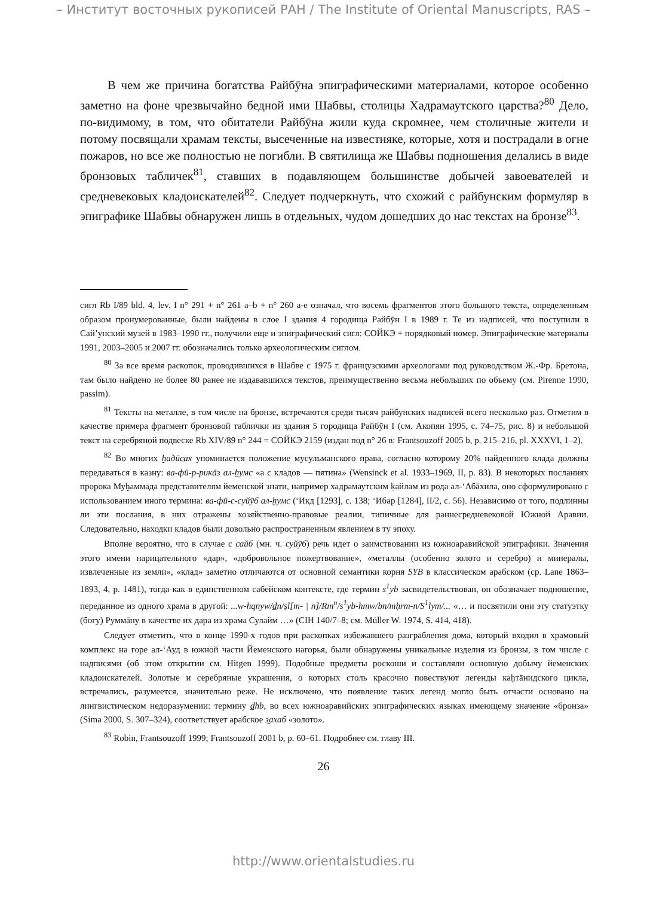– Институт восточных рукописей РАН / The Institute of Oriental Manuscripts, RAS –
В чем же причина богатства Райбӯна эпиграфическими материалами, которое особенно заметно на фоне чрезвычайно бедной ими Шабвы, столицы Хадрамаутского царства?<sup>80</sup> Дело, по-видимому, в том, что обитатели Райбӯна жили куда скромнее, чем столичные жители и потому посвящали храмам тексты, высеченные на известняке, которые, хотя и пострадали в огне пожаров, но все же полностью не погибли. В святилища же Шабвы подношения делались в виде бронзовых табличек<sup>81</sup>, ставших в подавляющем большинстве добычей завоевателей и средневековых кладоискателей<sup>82</sup>. Следует подчеркнуть, что схожий с райбунским формуляр в эпиграфике Шабвы обнаружен лишь в отдельных, чудом дошедших до нас текстах на бронзе<sup>83</sup>.
сигл Rb I/89 bld. 4, lev. I n° 291 + n° 261 a–b + n° 260 a-e означал, что восемь фрагментов этого большого текста, определенным образом пронумерованные, были найдены в слое I здания 4 городища Райбӯн I в 1989 г. Те из надписей, что поступили в Сай’унский музей в 1983–1990 гг., получили еще и эпиграфический сигл: СОЙКЭ + порядковый номер. Эпиграфические материалы 1991, 2003–2005 и 2007 гг. обозначались только археологическим сиглом.
<sup>80</sup> За все время раскопок, проводившихся в Шабве с 1975 г. французскими археологами под руководством Ж.-Фр. Бретона, там было найдено не более 80 ранее не издававшихся текстов, преимущественно весьма небольших по объему (см. Pirenne 1990, passim).
<sup>81</sup> Тексты на металле, в том числе на бронзе, встречаются среди тысяч райбунских надписей всего несколько раз. Отметим в качестве примера фрагмент бронзовой таблички из здания 5 городища Райбӯн I (см. Акопян 1995, с. 74–75, рис. 8) и небольшой текст на серебряной подвеске Rb XIV/89 n° 244 = СОЙКЭ 2159 (издан под n° 26 в: Frantsouzoff 2005 b, p. 215–216, pl. XXXVI, 1–2).
<sup>82</sup> Во многих ḫадӣс̱ах упоминается положение мусульманского права, согласно которому 20% найденного клада должны передаваться в казну: ва-фӣ-р-рикāз ал-ḫумс «а с кладов — пятина» (Wensinck et al. 1933–1969, II, p. 83). В некоторых посланиях пророка Муḫаммада представителям йеменской знати, например хадрамаутским ḳайлам из рода ал-‘Абāхила, оно сформулировано с использованием иного термина: ва-фӣ-с-суйӯб ал-ḫумс (‘Икд [1293], с. 138; ‘Ибар [1284], II/2, с. 56). Независимо от того, подлинны ли эти послания, в них отражены хозяйственно-правовые реалии, типичные для раннесредневековой Южной Аравии. Следовательно, находки кладов были довольно распространенным явлением в ту эпоху.
Вполне вероятно, что в случае с сайб (мн. ч. суйӯб) речь идет о заимствовании из южноаравийской эпиграфики. Значения этого имени нарицательного «дар», «добровольное пожертвование», «металлы (особенно золото и серебро) и минералы, извлеченные из земли», «клад» заметно отличаются от основной семантики корня SYB в классическом арабском (ср. Lane 1863–1893, 4, p. 1481), тогда как в единственном сабейском контексте, где термин s<sup>1</sup>yb засвидетельствован, он обозначает подношение, переданное из одного храма в другой: ...w-hqnyw/d̲n/ṣl[m- | n]/Rm<sup>n</sup>/s<sup>1</sup>yb-hmw/bn/mḥrm-n/S<sup>1</sup>lym/... «… и посвятили они эту статуэтку (богу) Руммāну в качестве их дара из храма Сулайм …» (CIH 140/7–8; см. Müller W. 1974, S. 414, 418).
Следует отметить, что в конце 1990-х годов при раскопках избежавшего разграбления дома, который входил в храмовый комплекс на горе ал-‘Ауд в южной части Йеменского нагорья, были обнаружены уникальные изделия из бронзы, в том числе с надписями (об этом открытии см. Hitgen 1999). Подобные предметы роскоши и составляли основную добычу йеменских кладоискателей. Золотые и серебряные украшения, о которых столь красочно повествуют легенды каḫтāнидского цикла, встречались, разумеется, значительно реже. Не исключено, что появление таких легенд могло быть отчасти основано на лингвистическом недоразумении: термину d̲hb, во всех южноаравийских эпиграфических языках имеющему значение «бронза» (Sima 2000, S. 307–324), соответствует арабское з̱ахаб «золото».
<sup>83</sup> Robin, Frantsouzoff 1999; Frantsouzoff 2001 b, p. 60–61. Подробнее см. главу III.
26
http://www.orientalstudies.ru